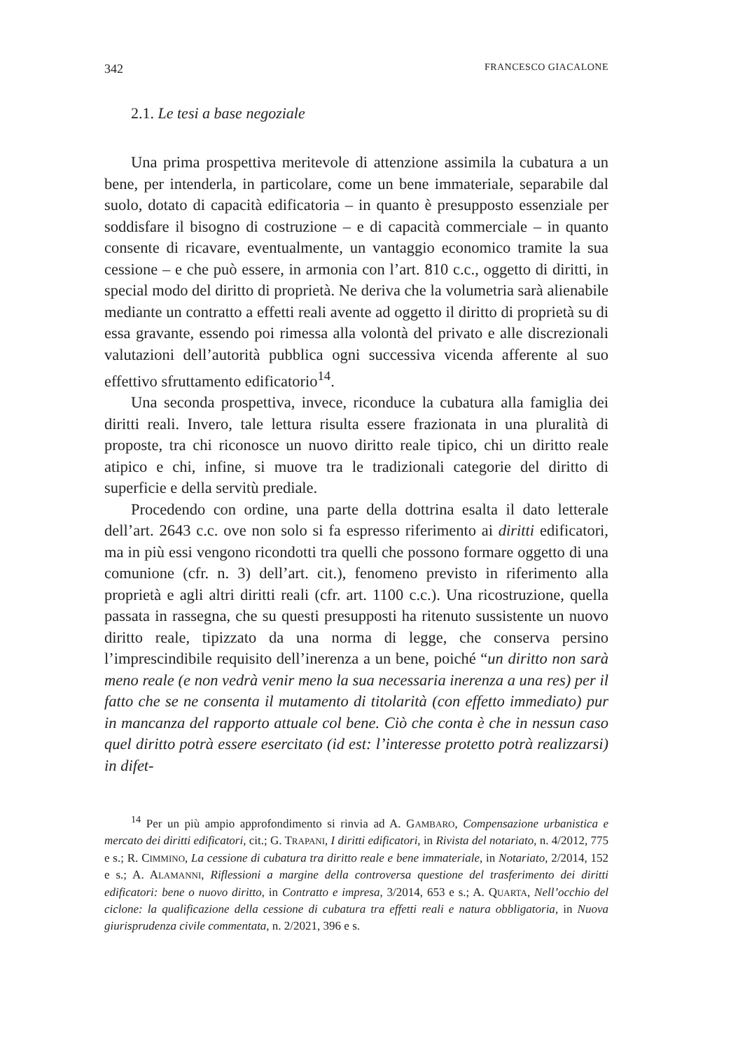342 FRANCESCO GIACALONE
2.1. Le tesi a base negoziale
Una prima prospettiva meritevole di attenzione assimila la cubatura a un bene, per intenderla, in particolare, come un bene immateriale, separabile dal suolo, dotato di capacità edificatoria – in quanto è presupposto essenziale per soddisfare il bisogno di costruzione – e di capacità commerciale – in quanto consente di ricavare, eventualmente, un vantaggio economico tramite la sua cessione – e che può essere, in armonia con l’art. 810 c.c., oggetto di diritti, in special modo del diritto di proprietà. Ne deriva che la volumetria sarà alienabile mediante un contratto a effetti reali avente ad oggetto il diritto di proprietà su di essa gravante, essendo poi rimessa alla volontà del privato e alle discrezionali valutazioni dell’autorità pubblica ogni successiva vicenda afferente al suo effettivo sfruttamento edificatorio<sup>14</sup>.
Una seconda prospettiva, invece, riconduce la cubatura alla famiglia dei diritti reali. Invero, tale lettura risulta essere frazionata in una pluralità di proposte, tra chi riconosce un nuovo diritto reale tipico, chi un diritto reale atipico e chi, infine, si muove tra le tradizionali categorie del diritto di superficie e della servitù prediale.
Procedendo con ordine, una parte della dottrina esalta il dato letterale dell’art. 2643 c.c. ove non solo si fa espresso riferimento ai diritti edificatori, ma in più essi vengono ricondotti tra quelli che possono formare oggetto di una comunione (cfr. n. 3) dell’art. cit.), fenomeno previsto in riferimento alla proprietà e agli altri diritti reali (cfr. art. 1100 c.c.). Una ricostruzione, quella passata in rassegna, che su questi presupposti ha ritenuto sussistente un nuovo diritto reale, tipizzato da una norma di legge, che conserva persino l’imprescindibile requisito dell’inerenza a un bene, poiché “un diritto non sarà meno reale (e non vedrà venir meno la sua necessaria inerenza a una res) per il fatto che se ne consenta il mutamento di titolarità (con effetto immediato) pur in mancanza del rapporto attuale col bene. Ciò che conta è che in nessun caso quel diritto potrà essere esercitato (id est: l’interesse protetto potrà realizzarsi) in difet-
<sup>14</sup> Per un più ampio approfondimento si rinvia ad A. GAMBARO, Compensazione urbanistica e mercato dei diritti edificatori, cit.; G. TRAPANI, I diritti edificatori, in Rivista del notariato, n. 4/2012, 775 e s.; R. CIMMINO, La cessione di cubatura tra diritto reale e bene immateriale, in Notariato, 2/2014, 152 e s.; A. ALAMANNI, Riflessioni a margine della controversa questione del trasferimento dei diritti edificatori: bene o nuovo diritto, in Contratto e impresa, 3/2014, 653 e s.; A. QUARTA, Nell’occhio del ciclone: la qualificazione della cessione di cubatura tra effetti reali e natura obbligatoria, in Nuova giurisprudenza civile commentata, n. 2/2021, 396 e s.